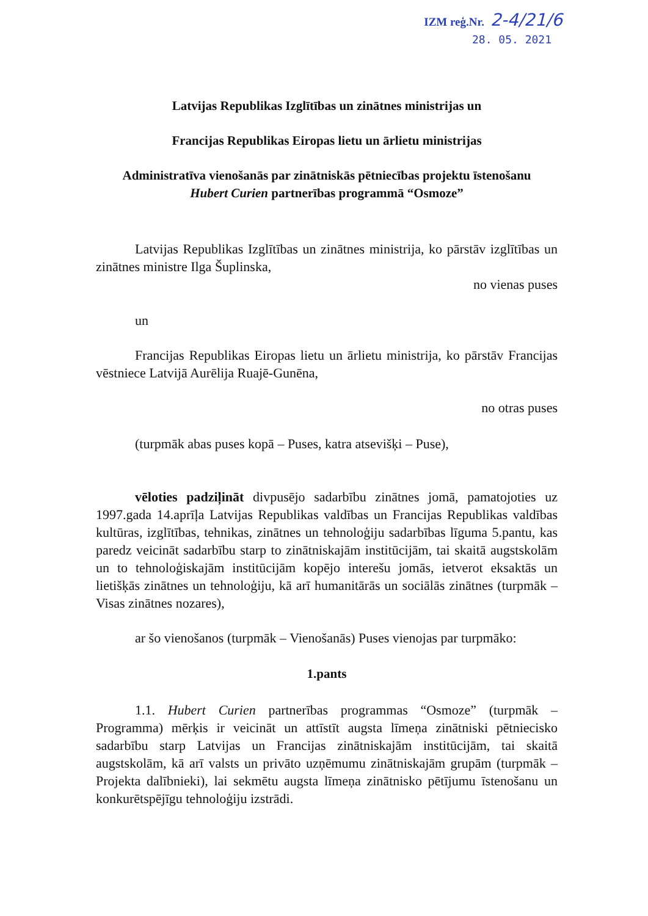IZM reģ.Nr. 2-4/21/6
28. 05. 2021
Latvijas Republikas Izglītības un zinātnes ministrijas un
Francijas Republikas Eiropas lietu un ārlietu ministrijas
Administratīva vienošanās par zinātniskās pētniecības projektu īstenošanu
Hubert Curien partnerības programmā “Osmoze”
Latvijas Republikas Izglītības un zinātnes ministrija, ko pārstāv izglītības un zinātnes ministre Ilga Šuplinska,
no vienas puses
un
Francijas Republikas Eiropas lietu un ārlietu ministrija, ko pārstāv Francijas vēstniece Latvijā Aurēlija Ruajē-Gunēna,
no otras puses
(turpmāk abas puses kopā – Puses, katra atsevišķi – Puse),
vēloties padziļināt divpusējo sadarbību zinātnes jomā, pamatojoties uz 1997.gada 14.aprīļa Latvijas Republikas valdības un Francijas Republikas valdības kultūras, izglītības, tehnikas, zinātnes un tehnoloģiju sadarbības līguma 5.pantu, kas paredz veicināt sadarbību starp to zinātniskajām institūcijām, tai skaitā augstskolām un to tehnoloģiskajām institūcijām kopējo interešu jomās, ietverot eksaktās un lietišķās zinātnes un tehnoloģiju, kā arī humanitārās un sociālās zinātnes (turpmāk – Visas zinātnes nozares),
ar šo vienošanos (turpmāk – Vienošanās) Puses vienojas par turpmāko:
1.pants
1.1. Hubert Curien partnerības programmas “Osmoze” (turpmāk – Programma) mērķis ir veicināt un attīstīt augsta līmeņa zinātniski pētniecisko sadarbību starp Latvijas un Francijas zinātniskajām institūcijām, tai skaitā augstskolām, kā arī valsts un privāto uzņēmumu zinātniskajām grupām (turpmāk – Projekta dalībnieki), lai sekmētu augsta līmeņa zinātnisko pētījumu īstenošanu un konkurētspējīgu tehnoloģiju izstrādi.